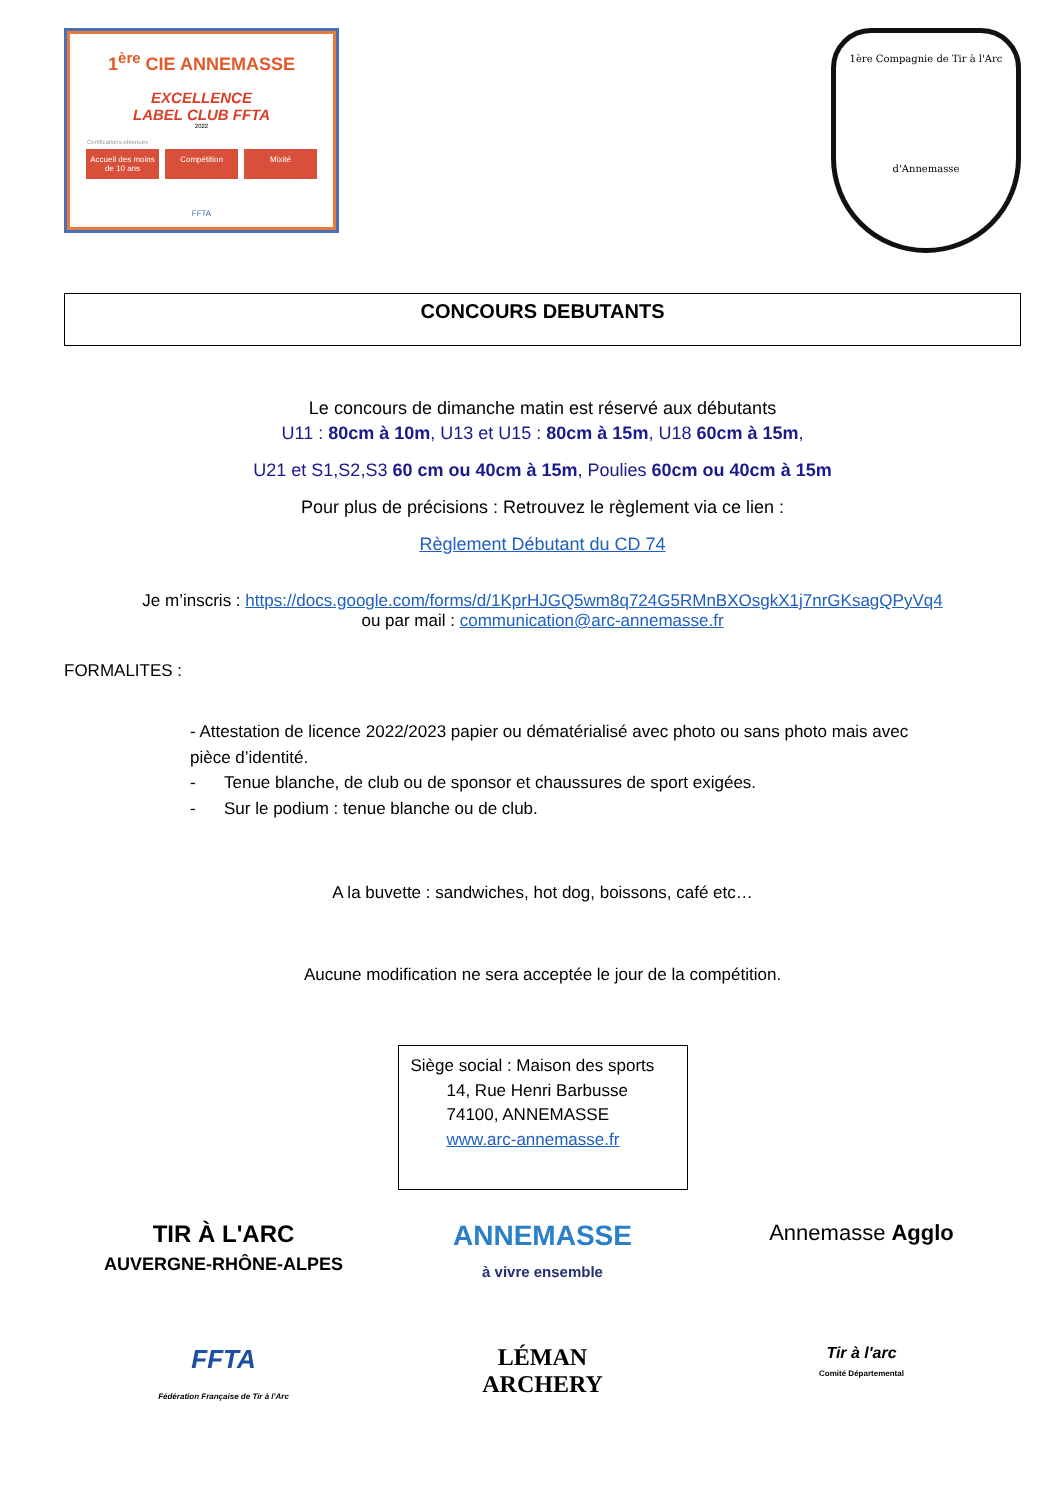1<sup>ère</sup> CIE ANNEMASSE
EXCELLENCE
LABEL CLUB FFTA
2022
Certifications obtenues :
Accueil des moins de 10 ans Compétition Mixité
FFTA
1ère Compagnie de Tir à l'Arc
d'Annemasse
CONCOURS DEBUTANTS
Le concours de dimanche matin est réservé aux débutants
U11 : 80cm à 10m, U13 et U15 : 80cm à 15m, U18 60cm à 15m,
U21 et S1,S2,S3 60 cm ou 40cm à 15m, Poulies 60cm ou 40cm à 15m
Pour plus de précisions : Retrouvez le règlement via ce lien :
Règlement Débutant du CD 74
Je m’inscris : https://docs.google.com/forms/d/1KprHJGQ5wm8q724G5RMnBXOsgkX1j7nrGKsagQPyVq4
ou par mail : communication@arc-annemasse.fr
FORMALITES :
- Attestation de licence 2022/2023 papier ou dématérialisé avec photo ou sans photo mais avec pièce d’identité.
- Tenue blanche, de club ou de sponsor et chaussures de sport exigées.
- Sur le podium : tenue blanche ou de club.
A la buvette : sandwiches, hot dog, boissons, café etc…
Aucune modification ne sera acceptée le jour de la compétition.
Siège social : Maison des sports
14, Rue Henri Barbusse
74100, ANNEMASSE
www.arc-annemasse.fr
TIR À L'ARC
AUVERGNE-RHÔNE-ALPES
ANNEMASSE
à vivre ensemble
Annemasse Agglo
FFTA
Fédération Française de Tir à l'Arc
LÉMAN
ARCHERY
Tir à l'arc
Comité Départemental